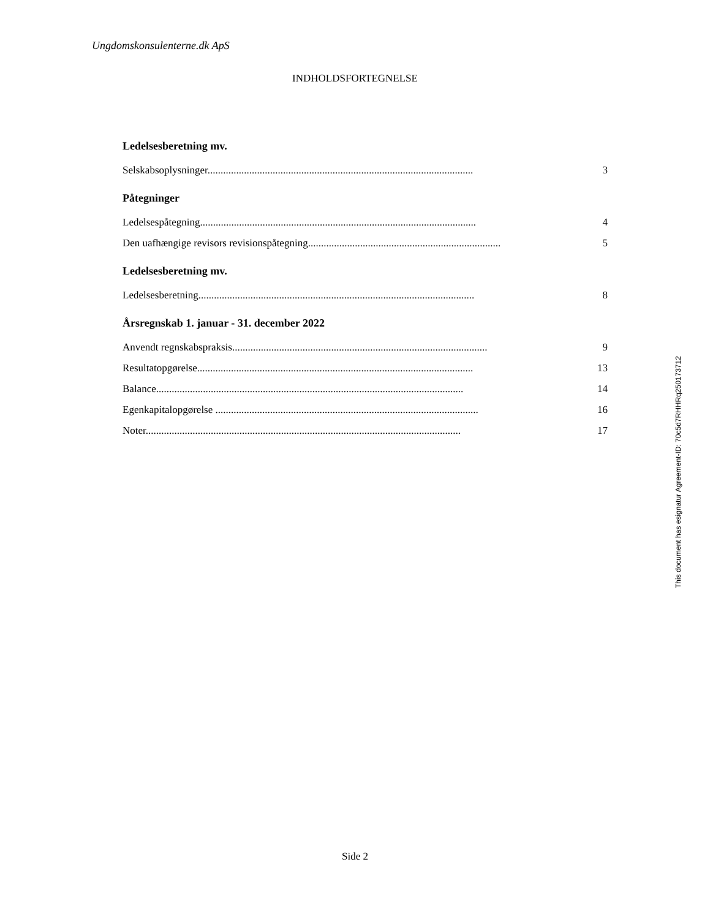Ungdomskonsulenterne.dk ApS
INDHOLDSFORTEGNELSE
Ledelsesberetning mv.
Selskabsoplysninger...................................................................................................... 3
Påtegninger
Ledelsespåtegning.......................................................................................................... 4
Den uafhængige revisors revisionspåtegning.......................................................................... 5
Ledelsesberetning mv.
Ledelsesberetning.......................................................................................................... 8
Årsregnskab 1. januar - 31. december 2022
Anvendt regnskabspraksis.................................................................................................. 9
Resultatopgørelse.......................................................................................................... 13
Balance...................................................................................................................... 14
Egenkapitalopgørelse ..................................................................................................... 16
Noter......................................................................................................................... 17
This document has esignatur Agreement-ID: 70c5d7RHHRq250173712
Side 2